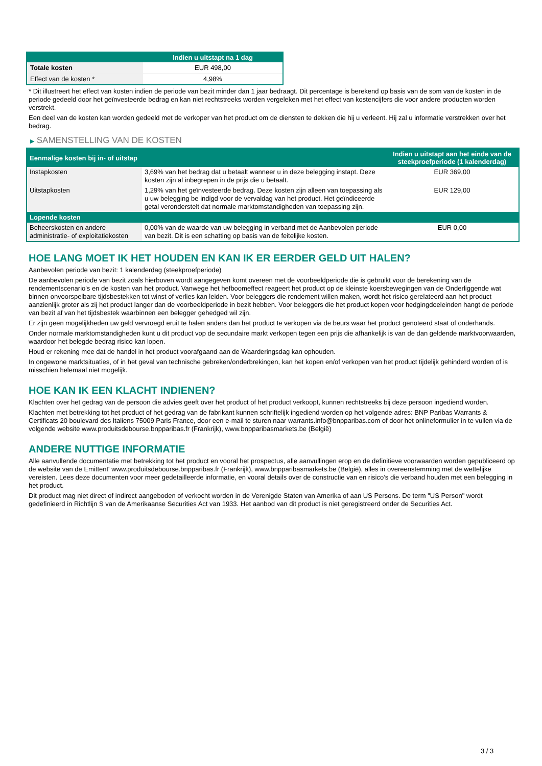| | Indien u uitstapt na 1 dag |
| --- | --- |
| Totale kosten | EUR 498,00 |
| Effect van de kosten * | 4,98% |
* Dit illustreert het effect van kosten indien de periode van bezit minder dan 1 jaar bedraagt. Dit percentage is berekend op basis van de som van de kosten in de periode gedeeld door het geïnvesteerde bedrag en kan niet rechtstreeks worden vergeleken met het effect van kostencijfers die voor andere producten worden verstrekt.
Een deel van de kosten kan worden gedeeld met de verkoper van het product om de diensten te dekken die hij u verleent. Hij zal u informatie verstrekken over het bedrag.
▶ SAMENSTELLING VAN DE KOSTEN
| Eenmalige kosten bij in- of uitstap | | Indien u uitstapt aan het einde van de steekproefperiode (1 kalenderdag) |
| --- | --- | --- |
| Instapkosten | 3,69% van het bedrag dat u betaalt wanneer u in deze belegging instapt. Deze kosten zijn al inbegrepen in de prijs die u betaalt. | EUR 369,00 |
| Uitstapkosten | 1,29% van het geïnvesteerde bedrag. Deze kosten zijn alleen van toepassing als u uw belegging be indigd voor de vervaldag van het product. Het geïndiceerde getal veronderstelt dat normale marktomstandigheden van toepassing zijn. | EUR 129,00 |
| Lopende kosten | | |
| Beheerskosten en andere administratie- of exploitatiekosten | 0,00% van de waarde van uw belegging in verband met de Aanbevolen periode van bezit. Dit is een schatting op basis van de feitelijke kosten. | EUR 0,00 |
HOE LANG MOET IK HET HOUDEN EN KAN IK ER EERDER GELD UIT HALEN?
Aanbevolen periode van bezit: 1 kalenderdag (steekproefperiode)
De aanbevolen periode van bezit zoals hierboven wordt aangegeven komt overeen met de voorbeeldperiode die is gebruikt voor de berekening van de rendementscenario's en de kosten van het product. Vanwege het hefboomeffect reageert het product op de kleinste koersbewegingen van de Onderliggende wat binnen onvoorspelbare tijdsbestekken tot winst of verlies kan leiden. Voor beleggers die rendement willen maken, wordt het risico gerelateerd aan het product aanzienlijk groter als zij het product langer dan de voorbeeldperiode in bezit hebben. Voor beleggers die het product kopen voor hedgingdoeleinden hangt de periode van bezit af van het tijdsbestek waarbinnen een belegger gehedged wil zijn.
Er zijn geen mogelijkheden uw geld vervroegd eruit te halen anders dan het product te verkopen via de beurs waar het product genoteerd staat of onderhands.
Onder normale marktomstandigheden kunt u dit product vop de secundaire markt verkopen tegen een prijs die afhankelijk is van de dan geldende marktvoorwaarden, waardoor het belegde bedrag risico kan lopen.
Houd er rekening mee dat de handel in het product voorafgaand aan de Waarderingsdag kan ophouden.
In ongewone marktsituaties, of in het geval van technische gebreken/onderbrekingen, kan het kopen en/of verkopen van het product tijdelijk gehinderd worden of is misschien helemaal niet mogelijk.
HOE KAN IK EEN KLACHT INDIENEN?
Klachten over het gedrag van de persoon die advies geeft over het product of het product verkoopt, kunnen rechtstreeks bij deze persoon ingediend worden.
Klachten met betrekking tot het product of het gedrag van de fabrikant kunnen schriftelijk ingediend worden op het volgende adres: BNP Paribas Warrants & Certificats 20 boulevard des Italiens 75009 Paris France, door een e-mail te sturen naar warrants.info@bnpparibas.com of door het onlineformulier in te vullen via de volgende website www.produitsdebourse.bnpparibas.fr (Frankrijk), www.bnpparibasmarkets.be (België)
ANDERE NUTTIGE INFORMATIE
Alle aanvullende documentatie met betrekking tot het product en vooral het prospectus, alle aanvullingen erop en de definitieve voorwaarden worden gepubliceerd op de website van de Emittent' www.produitsdebourse.bnpparibas.fr (Frankrijk), www.bnpparibasmarkets.be (België), alles in overeenstemming met de wettelijke vereisten. Lees deze documenten voor meer gedetailleerde informatie, en vooral details over de constructie van en risico’s die verband houden met een belegging in het product.
Dit product mag niet direct of indirect aangeboden of verkocht worden in de Verenigde Staten van Amerika of aan US Persons. De term "US Person" wordt gedefinieerd in Richtlijn S van de Amerikaanse Securities Act van 1933. Het aanbod van dit product is niet geregistreerd onder de Securities Act.
3 / 3